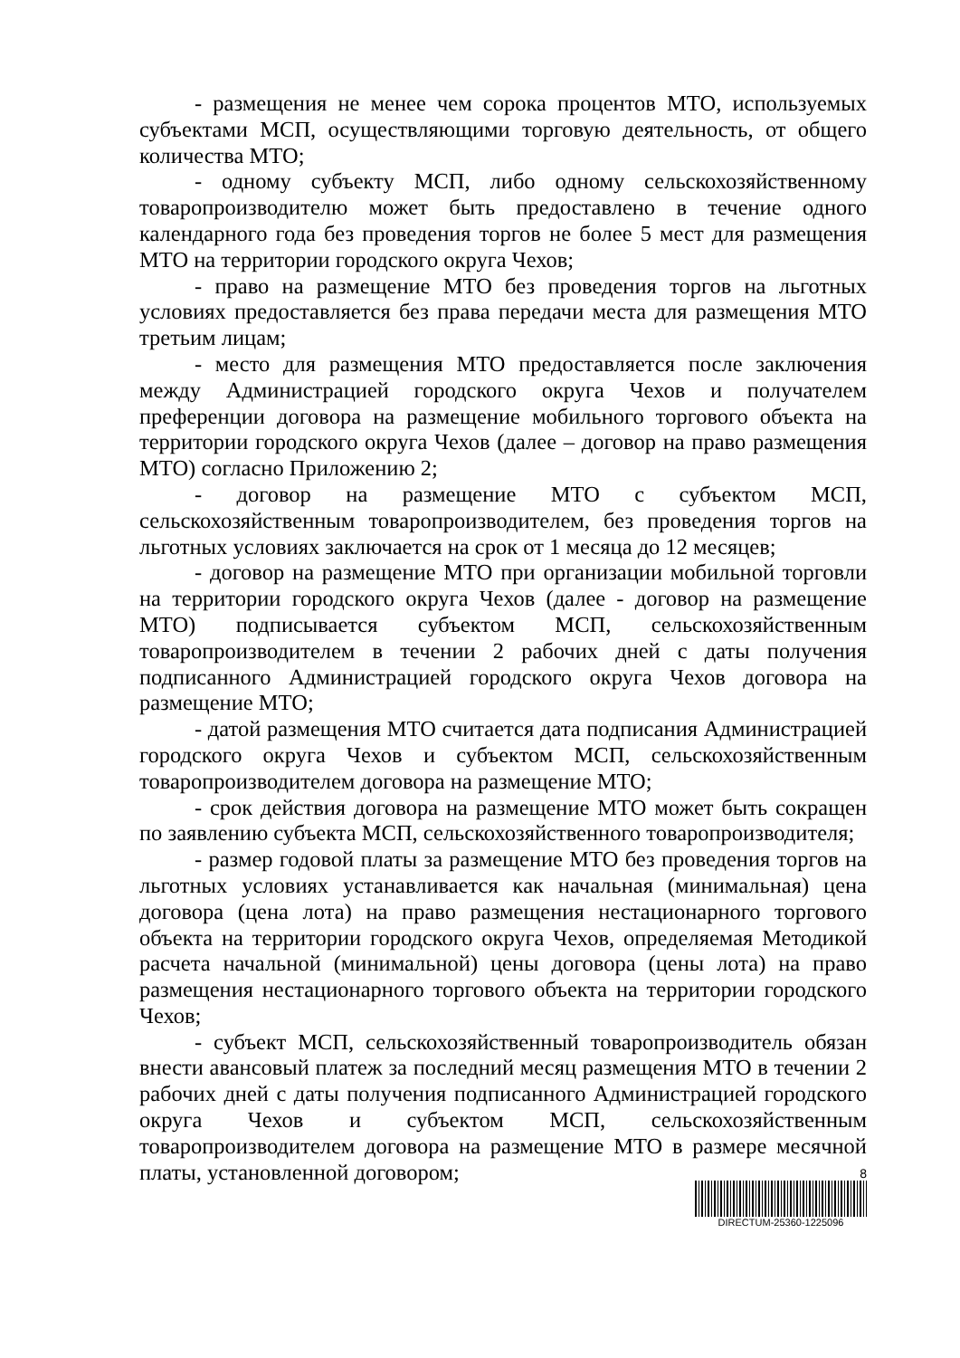- размещения не менее чем сорока процентов МТО, используемых субъектами МСП, осуществляющими торговую деятельность, от общего количества МТО;
- одному субъекту МСП, либо одному сельскохозяйственному товаропроизводителю может быть предоставлено в течение одного календарного года без проведения торгов не более 5 мест для размещения МТО на территории городского округа Чехов;
- право на размещение МТО без проведения торгов на льготных условиях предоставляется без права передачи места для размещения МТО третьим лицам;
- место для размещения МТО предоставляется после заключения между Администрацией городского округа Чехов и получателем преференции договора на размещение мобильного торгового объекта на территории городского округа Чехов (далее – договор на право размещения МТО) согласно Приложению 2;
- договор на размещение МТО с субъектом МСП, сельскохозяйственным товаропроизводителем, без проведения торгов на льготных условиях заключается на срок от 1 месяца до 12 месяцев;
- договор на размещение МТО при организации мобильной торговли на территории городского округа Чехов (далее - договор на размещение МТО) подписывается субъектом МСП, сельскохозяйственным товаропроизводителем в течении 2 рабочих дней с даты получения подписанного Администрацией городского округа Чехов договора на размещение МТО;
- датой размещения МТО считается дата подписания Администрацией городского округа Чехов и субъектом МСП, сельскохозяйственным товаропроизводителем договора на размещение МТО;
- срок действия договора на размещение МТО может быть сокращен по заявлению субъекта МСП, сельскохозяйственного товаропроизводителя;
- размер годовой платы за размещение МТО без проведения торгов на льготных условиях устанавливается как начальная (минимальная) цена договора (цена лота) на право размещения нестационарного торгового объекта на территории городского округа Чехов, определяемая Методикой расчета начальной (минимальной) цены договора (цены лота) на право размещения нестационарного торгового объекта на территории городского Чехов;
- субъект МСП, сельскохозяйственный товаропроизводитель обязан внести авансовый платеж за последний месяц размещения МТО в течении 2 рабочих дней с даты получения подписанного Администрацией городского округа Чехов и субъектом МСП, сельскохозяйственным товаропроизводителем договора на размещение МТО в размере месячной платы, установленной договором;
8
DIRECTUM-25360-1225096